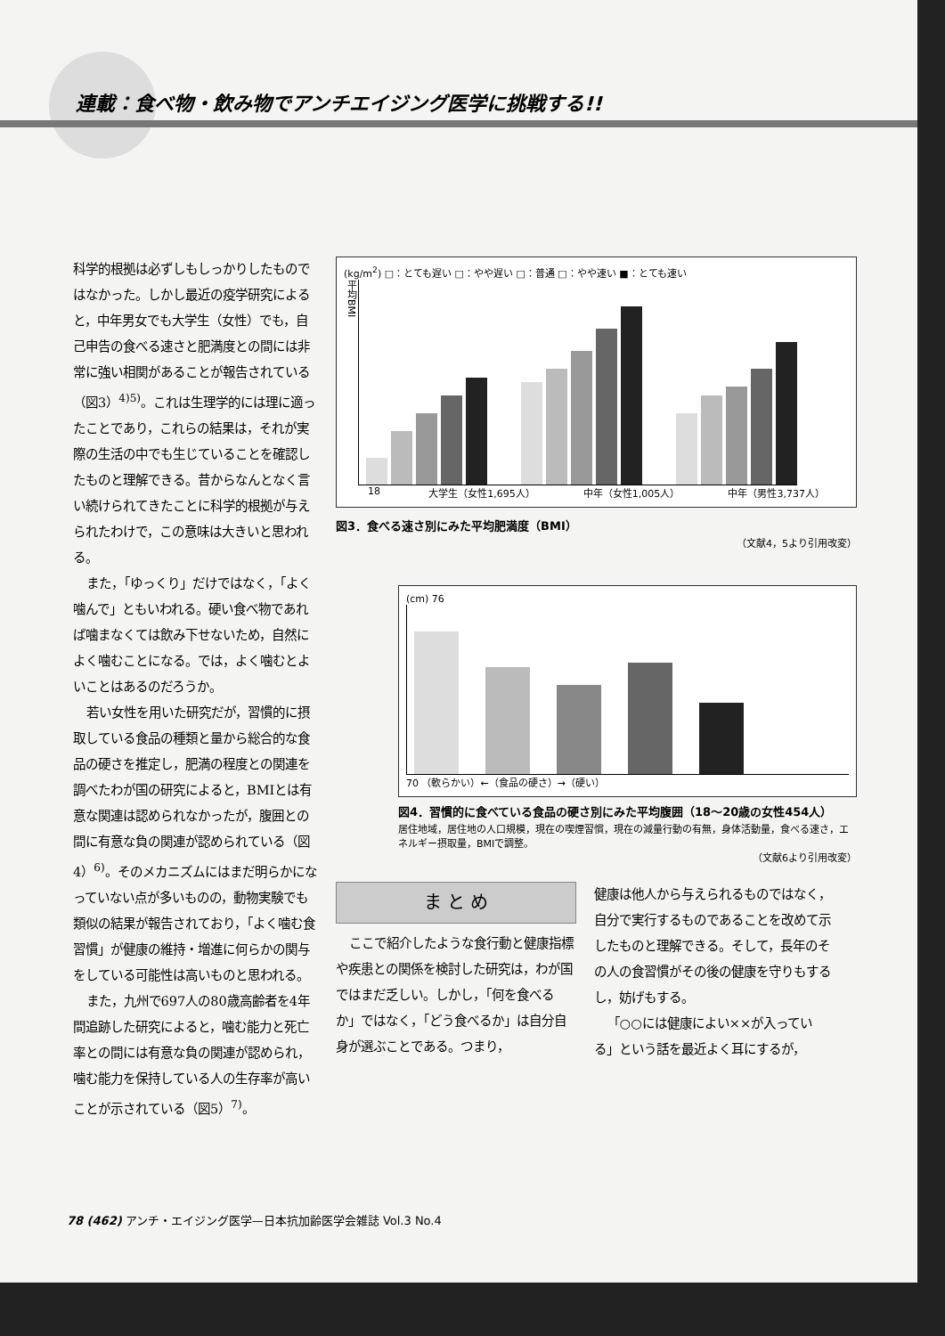連載：食べ物・飲み物でアンチエイジング医学に挑戦する!!
科学的根拠は必ずしもしっかりしたものではなかった。しかし最近の疫学研究によると，中年男女でも大学生（女性）でも，自己申告の食べる速さと肥満度との間には非常に強い相関があることが報告されている（図3）<sup>4)5)</sup>。これは生理学的には理に適ったことであり，これらの結果は，それが実際の生活の中でも生じていることを確認したものと理解できる。昔からなんとなく言い続けられてきたことに科学的根拠が与えられたわけで，この意味は大きいと思われる。
また，「ゆっくり」だけではなく，「よく噛んで」ともいわれる。硬い食べ物であれば噛まなくては飲み下せないため，自然によく噛むことになる。では，よく噛むとよいことはあるのだろうか。
若い女性を用いた研究だが，習慣的に摂取している食品の種類と量から総合的な食品の硬さを推定し，肥満の程度との関連を調べたわが国の研究によると，BMIとは有意な関連は認められなかったが，腹囲との間に有意な負の関連が認められている（図4）<sup>6)</sup>。そのメカニズムにはまだ明らかになっていない点が多いものの，動物実験でも類似の結果が報告されており，「よく噛む食習慣」が健康の維持・増進に何らかの関与をしている可能性は高いものと思われる。
また，九州で697人の80歳高齢者を4年間追跡した研究によると，噛む能力と死亡率との間には有意な負の関連が認められ，噛む能力を保持している人の生存率が高いことが示されている（図5）<sup>7)</sup>。
(kg/m<sup>2</sup>) □：とても遅い □：やや遅い □：普通 □：やや速い ■：とても速い
平均BMI
18 大学生（女性1,695人） 中年（女性1,005人） 中年（男性3,737人）
図3．食べる速さ別にみた平均肥満度（BMI）
（文献4，5より引用改変）
(cm) 76
70 （軟らかい）←（食品の硬さ）→（硬い）
図4．習慣的に食べている食品の硬さ別にみた平均腹囲（18〜20歳の女性454人）
居住地域，居住地の人口規模，現在の喫煙習慣，現在の減量行動の有無，身体活動量，食べる速さ，エネルギー摂取量，BMIで調整。
（文献6より引用改変）
ま と め
ここで紹介したような食行動と健康指標や疾患との関係を検討した研究は，わが国ではまだ乏しい。しかし，「何を食べるか」ではなく，「どう食べるか」は自分自身が選ぶことである。つまり，
健康は他人から与えられるものではなく，自分で実行するものであることを改めて示したものと理解できる。そして，長年のその人の食習慣がその後の健康を守りもするし，妨げもする。
「○○には健康によい××が入っている」という話を最近よく耳にするが，
78 (462) アンチ・エイジング医学—日本抗加齢医学会雑誌 Vol.3 No.4